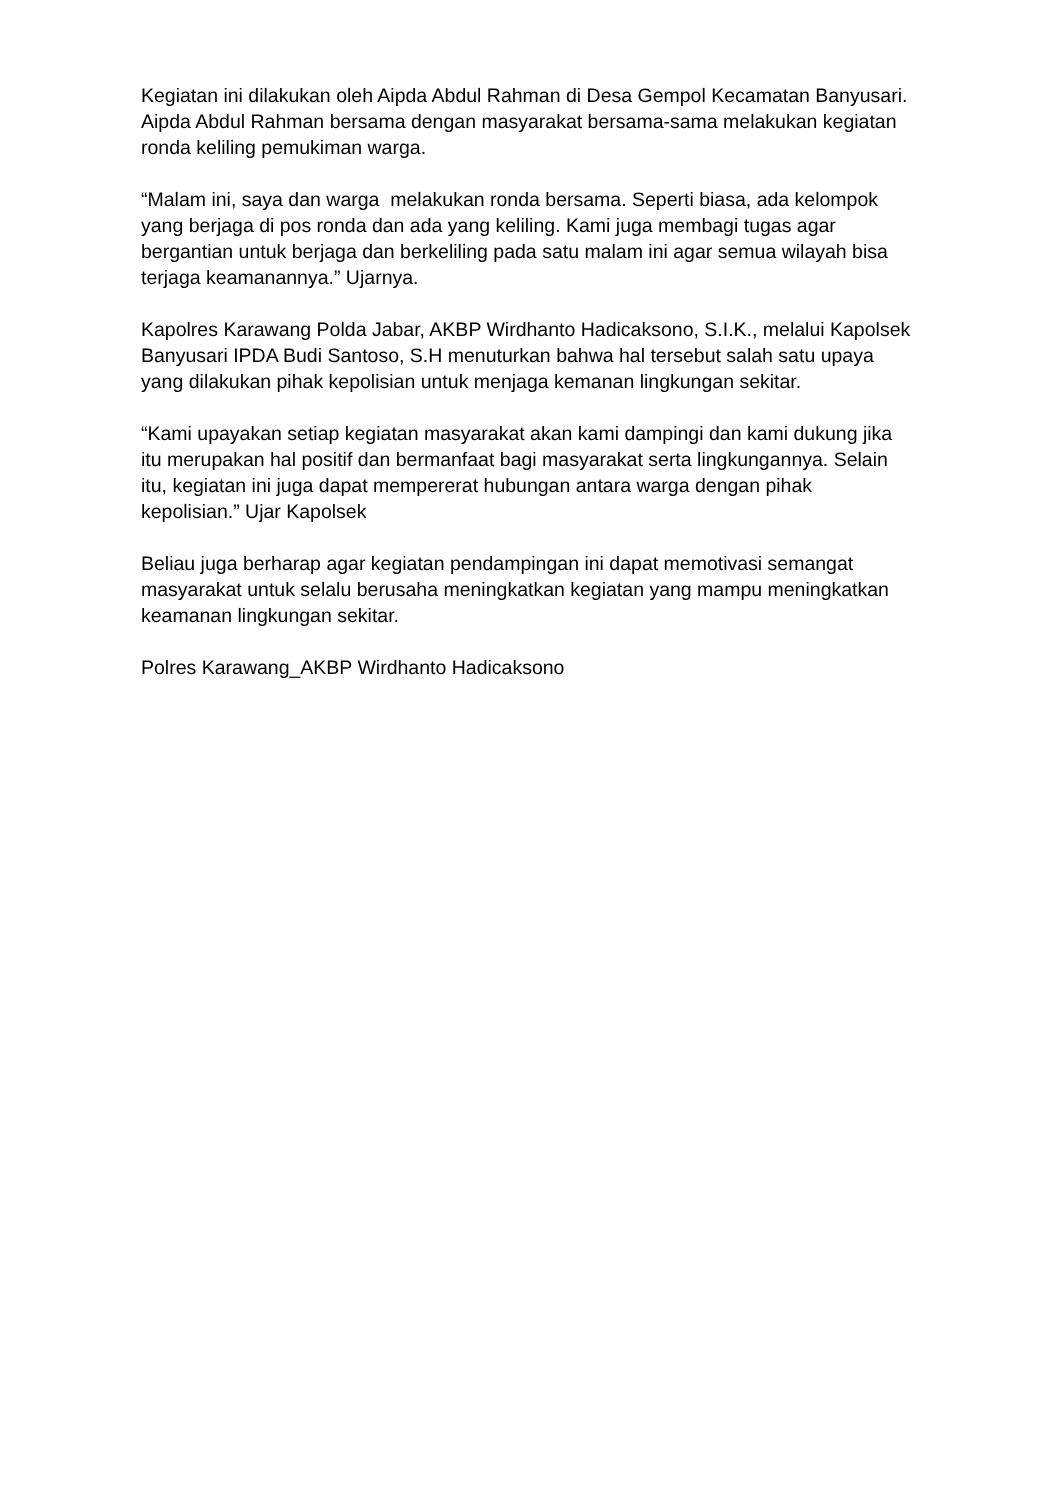Kegiatan ini dilakukan oleh Aipda Abdul Rahman di Desa Gempol Kecamatan Banyusari. Aipda Abdul Rahman bersama dengan masyarakat bersama-sama melakukan kegiatan ronda keliling pemukiman warga.
“Malam ini, saya dan warga melakukan ronda bersama. Seperti biasa, ada kelompok yang berjaga di pos ronda dan ada yang keliling. Kami juga membagi tugas agar bergantian untuk berjaga dan berkeliling pada satu malam ini agar semua wilayah bisa terjaga keamanannya.” Ujarnya.
Kapolres Karawang Polda Jabar, AKBP Wirdhanto Hadicaksono, S.I.K., melalui Kapolsek Banyusari IPDA Budi Santoso, S.H menuturkan bahwa hal tersebut salah satu upaya yang dilakukan pihak kepolisian untuk menjaga kemanan lingkungan sekitar.
“Kami upayakan setiap kegiatan masyarakat akan kami dampingi dan kami dukung jika itu merupakan hal positif dan bermanfaat bagi masyarakat serta lingkungannya. Selain itu, kegiatan ini juga dapat mempererat hubungan antara warga dengan pihak kepolisian.” Ujar Kapolsek
Beliau juga berharap agar kegiatan pendampingan ini dapat memotivasi semangat masyarakat untuk selalu berusaha meningkatkan kegiatan yang mampu meningkatkan keamanan lingkungan sekitar.
Polres Karawang_AKBP Wirdhanto Hadicaksono